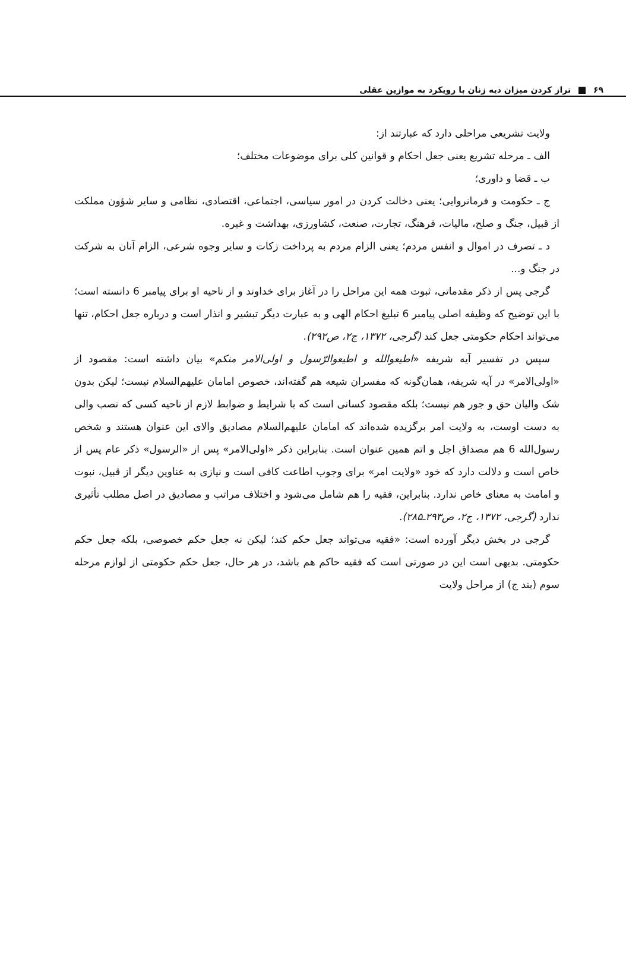۶۹ تراز کردن میزان دیه زنان با رویکرد به موازین عقلی
ولایت تشریعی مراحلی دارد که عبارتند از:
الف ـ مرحله تشریع یعنی جعل احکام و قوانین کلی برای موضوعات مختلف؛
ب ـ قضا و داوری؛
ج ـ حکومت و فرمانروایی؛ یعنی دخالت کردن در امور سیاسی، اجتماعی، اقتصادی، نظامی و سایر شؤون مملکت از قبیل، جنگ و صلح، مالیات، فرهنگ، تجارت، صنعت، کشاورزی، بهداشت و غیره.
د ـ تصرف در اموال و انفس مردم؛ یعنی الزام مردم به پرداخت زکات و سایر وجوه شرعی، الزام آنان به شرکت در جنگ و...
گرجی پس از ذکر مقدماتی، ثبوت همه این مراحل را در آغاز برای خداوند و از ناحیه او برای پیامبر 6 دانسته است؛ با این توضیح که وظیفه اصلی پیامبر 6 تبلیغ احکام الهی و به عبارت دیگر تبشیر و انذار است و درباره جعل احکام، تنها می‌تواند احکام حکومتی جعل کند (گرجی، ۱۳۷۲، ج۲، ص۲۹۲).
سپس در تفسیر آیه شریفه «اطیعوالله و اطیعوالرّسول و اولی‌الامر منکم» بیان داشته است: مقصود از «اولی‌الامر» در آیه شریفه، همان‌گونه که مفسران شیعه هم گفته‌اند، خصوص امامان علیهم‌السلام نیست؛ لیکن بدون شک والیان حق و جور هم نیست؛ بلکه مقصود کسانی است که با شرایط و ضوابط لازم از ناحیه کسی که نصب والی به دست اوست، به ولایت امر برگزیده شده‌اند که امامان علیهم‌السلام مصادیق والای این عنوان هستند و شخص رسول‌الله 6 هم مصداق اجل و اتم همین عنوان است. بنابراین ذکر «اولی‌الامر» پس از «الرسول» ذکر عام پس از خاص است و دلالت دارد که خود «ولایت امر» برای وجوب اطاعت کافی است و نیازی به عناوین دیگر از قبیل، نبوت و امامت به معنای خاص ندارد. بنابراین، فقیه را هم شامل می‌شود و اختلاف مراتب و مصادیق در اصل مطلب تأثیری ندارد (گرجی، ۱۳۷۲، ج۲، ص۲۹۳ـ۲۸۵).
گرجی در بخش دیگر آورده است: «فقیه می‌تواند جعل حکم کند؛ لیکن نه جعل حکم خصوصی، بلکه جعل حکم حکومتی. بدیهی است این در صورتی است که فقیه حاکم هم باشد، در هر حال، جعل حکم حکومتی از لوازم مرحله سوم (بند ج) از مراحل ولایت